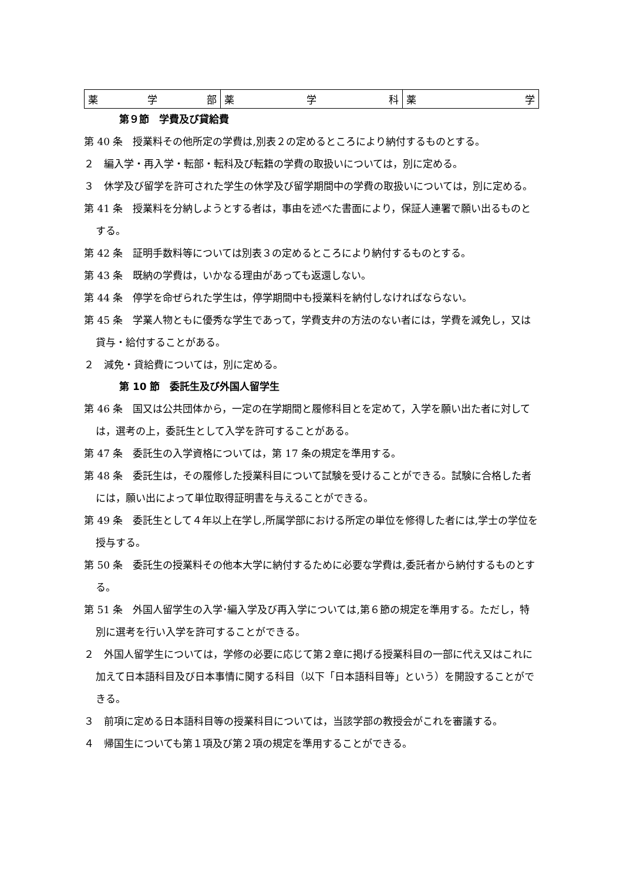| 薬 学 部 | 薬 学 科 | 薬 学 |
第９節　学費及び貸給費
第 40 条　授業料その他所定の学費は,別表２の定めるところにより納付するものとする。
２　編入学・再入学・転部・転科及び転籍の学費の取扱いについては，別に定める。
３　休学及び留学を許可された学生の休学及び留学期間中の学費の取扱いについては，別に定める。
第 41 条　授業料を分納しようとする者は，事由を述べた書面により，保証人連署で願い出るものとする。
第 42 条　証明手数料等については別表３の定めるところにより納付するものとする。
第 43 条　既納の学費は，いかなる理由があっても返還しない。
第 44 条　停学を命ぜられた学生は，停学期間中も授業料を納付しなければならない。
第 45 条　学業人物ともに優秀な学生であって，学費支弁の方法のない者には，学費を減免し，又は貸与・給付することがある。
２　減免・貸給費については，別に定める。
第 10 節　委託生及び外国人留学生
第 46 条　国又は公共団体から，一定の在学期間と履修科目とを定めて，入学を願い出た者に対しては，選考の上，委託生として入学を許可することがある。
第 47 条　委託生の入学資格については，第 17 条の規定を準用する。
第 48 条　委託生は，その履修した授業科目について試験を受けることができる。試験に合格した者には，願い出によって単位取得証明書を与えることができる。
第 49 条　委託生として４年以上在学し,所属学部における所定の単位を修得した者には,学士の学位を授与する。
第 50 条　委託生の授業料その他本大学に納付するために必要な学費は,委託者から納付するものとする。
第 51 条　外国人留学生の入学･編入学及び再入学については,第６節の規定を準用する。ただし，特別に選考を行い入学を許可することができる。
２　外国人留学生については，学修の必要に応じて第２章に掲げる授業科目の一部に代え又はこれに加えて日本語科目及び日本事情に関する科目（以下「日本語科目等」という）を開設することができる。
３　前項に定める日本語科目等の授業科目については，当該学部の教授会がこれを審議する。
４　帰国生についても第１項及び第２項の規定を準用することができる。